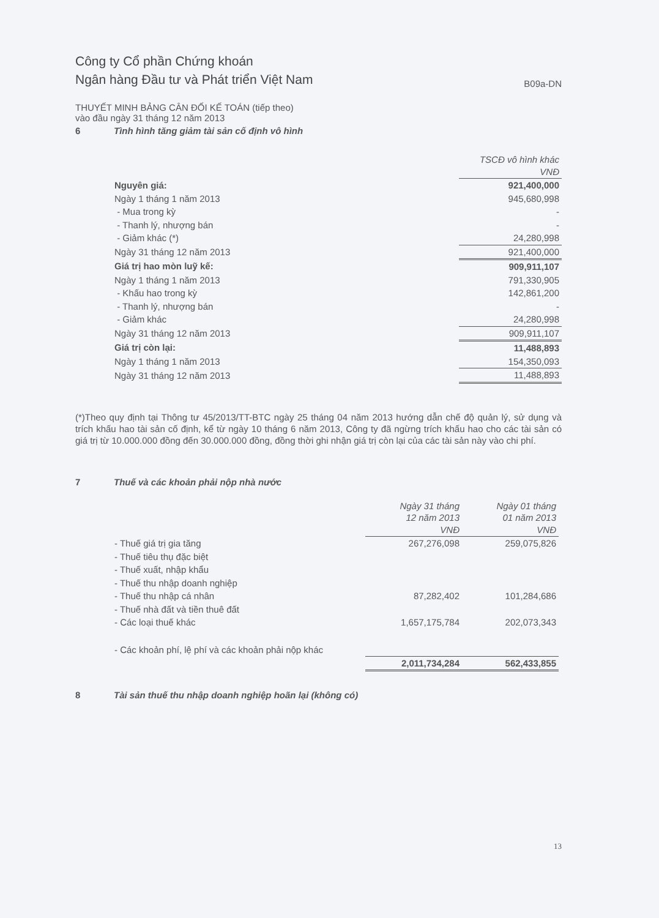Công ty Cổ phần Chứng khoán
Ngân hàng Đầu tư và Phát triển Việt Nam
B09a-DN
THUYẾT MINH BẢNG CÂN ĐỐI KẾ TOÁN (tiếp theo)
vào đầu ngày 31 tháng 12 năm 2013
6 Tình hình tăng giảm tài sản cố định vô hình
| | TSCĐ vô hình khác VNĐ |
| Nguyên giá: | 921,400,000 |
| Ngày 1 tháng 1 năm 2013 | 945,680,998 |
| - Mua trong kỳ | - |
| - Thanh lý, nhượng bán | - |
| - Giảm khác (*) | 24,280,998 |
| Ngày 31 tháng 12 năm 2013 | 921,400,000 |
| Giá trị hao mòn luỹ kế: | 909,911,107 |
| Ngày 1 tháng 1 năm 2013 | 791,330,905 |
| - Khấu hao trong kỳ | 142,861,200 |
| - Thanh lý, nhượng bán | - |
| - Giảm khác | 24,280,998 |
| Ngày 31 tháng 12 năm 2013 | 909,911,107 |
| Giá trị còn lại: | 11,488,893 |
| Ngày 1 tháng 1 năm 2013 | 154,350,093 |
| Ngày 31 tháng 12 năm 2013 | 11,488,893 |
(*)Theo quy định tại Thông tư 45/2013/TT-BTC ngày 25 tháng 04 năm 2013 hướng dẫn chế độ quản lý, sử dụng và trích khấu hao tài sản cố định, kể từ ngày 10 tháng 6 năm 2013, Công ty đã ngừng trích khấu hao cho các tài sản có giá trị từ 10.000.000 đồng đến 30.000.000 đồng, đồng thời ghi nhận giá trị còn lại của các tài sản này vào chi phí.
7 Thuế và các khoản phải nộp nhà nước
| | Ngày 31 tháng 12 năm 2013 VNĐ | Ngày 01 tháng 01 năm 2013 VNĐ |
| - Thuế giá trị gia tăng | 267,276,098 | 259,075,826 |
| - Thuế tiêu thụ đặc biệt | | |
| - Thuế xuất, nhập khẩu | | |
| - Thuế thu nhập doanh nghiệp | | |
| - Thuế thu nhập cá nhân | 87,282,402 | 101,284,686 |
| - Thuế nhà đất và tiền thuê đất | | |
| - Các loại thuế khác | 1,657,175,784 | 202,073,343 |
| - Các khoản phí, lệ phí và các khoản phải nộp khác | | |
| | 2,011,734,284 | 562,433,855 |
8 Tài sản thuế thu nhập doanh nghiệp hoãn lại (không có)
13